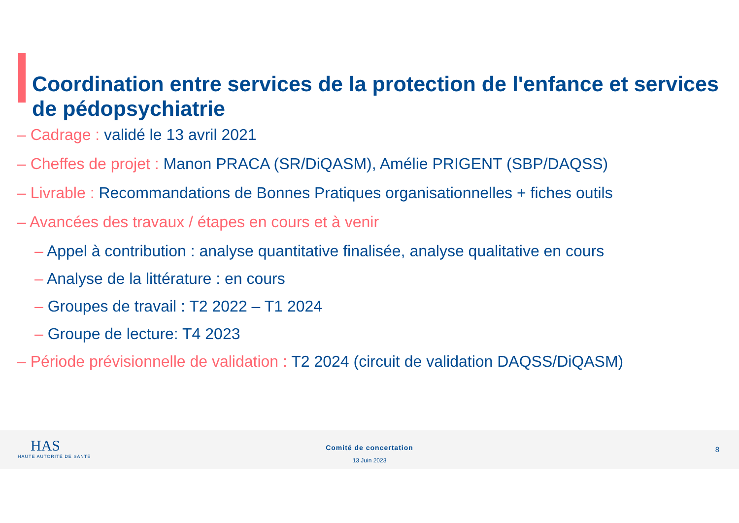Coordination entre services de la protection de l'enfance et services de pédopsychiatrie
– Cadrage : validé le 13 avril 2021
– Cheffes de projet : Manon PRACA (SR/DiQASM), Amélie PRIGENT (SBP/DAQSS)
– Livrable : Recommandations de Bonnes Pratiques organisationnelles + fiches outils
– Avancées des travaux / étapes en cours et à venir
– Appel à contribution : analyse quantitative finalisée, analyse qualitative en cours
– Analyse de la littérature : en cours
– Groupes de travail : T2 2022 – T1 2024
– Groupe de lecture: T4 2023
– Période prévisionnelle de validation : T2 2024 (circuit de validation DAQSS/DiQASM)
HAS
HAUTE AUTORITÉ DE SANTÉ
Comité de concertation
13 Juin 2023
8